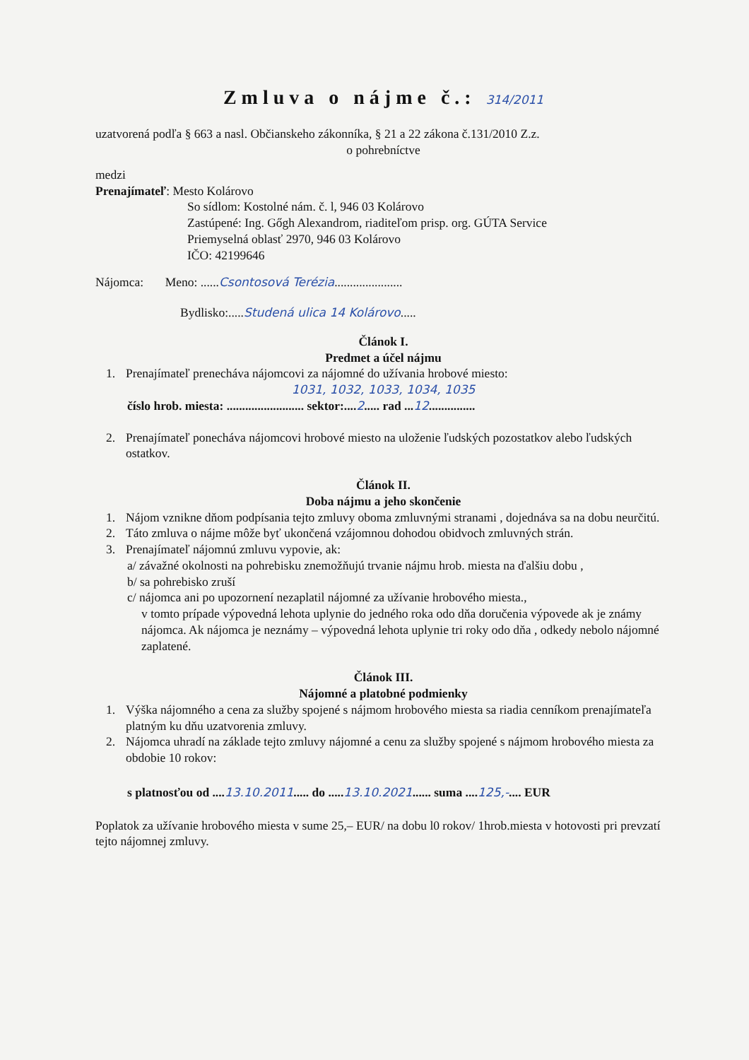Zmluva o nájme č.: 314/2011
uzatvorená podľa § 663 a nasl. Občianskeho zákonníka, § 21 a 22 zákona č.131/2010 Z.z.
o pohrebníctve
medzi
Prenajímateľ: Mesto Kolárovo
So sídlom: Kostolné nám. č. l, 946 03 Kolárovo
Zastúpené: Ing. Gőgh Alexandrom, riaditeľom prisp. org. GÚTA Service
Priemyselná oblasť 2970, 946 03 Kolárovo
IČO: 42199646
Nájomca: Meno: ......Csontosová Terézia......................
Bydlisko:.....Studená ulica 14 Kolárovo.....
Článok I.
Predmet a účel nájmu
1. Prenajímateľ prenecháva nájomcovi za nájomné do užívania hrobové miesto:
1031, 1032, 1033, 1034, 1035
číslo hrob. miesta: ......................... sektor:....2..... rad ...12...............
2. Prenajímateľ ponecháva nájomcovi hrobové miesto na uloženie ľudských pozostatkov alebo ľudských ostatkov.
Článok II.
Doba nájmu a jeho skončenie
1. Nájom vznikne dňom podpísania tejto zmluvy oboma zmluvnými stranami , dojednáva sa na dobu neurčitú.
2. Táto zmluva o nájme môže byť ukončená vzájomnou dohodou obidvoch zmluvných strán.
3. Prenajímateľ nájomnú zmluvu vypovie, ak:
a/ závažné okolnosti na pohrebisku znemožňujú trvanie nájmu hrob. miesta na ďalšiu dobu ,
b/ sa pohrebisko zruší
c/ nájomca ani po upozornení nezaplatil nájomné za užívanie hrobového miesta.,
v tomto prípade výpovedná lehota uplynie do jedného roka odo dňa doručenia výpovede ak je známy nájomca. Ak nájomca je neznámy – výpovedná lehota uplynie tri roky odo dňa , odkedy nebolo nájomné zaplatené.
Článok III.
Nájomné a platobné podmienky
1. Výška nájomného a cena za služby spojené s nájmom hrobového miesta sa riadia cenníkom prenajímateľa platným ku dňu uzatvorenia zmluvy.
2. Nájomca uhradí na základe tejto zmluvy nájomné a cenu za služby spojené s nájmom hrobového miesta za obdobie 10 rokov:
s platnosťou od ....13.10.2011..... do .....13.10.2021...... suma ....125,-.... EUR
Poplatok za užívanie hrobového miesta v sume 25,– EUR/ na dobu l0 rokov/ 1hrob.miesta v hotovosti pri prevzatí tejto nájomnej zmluvy.